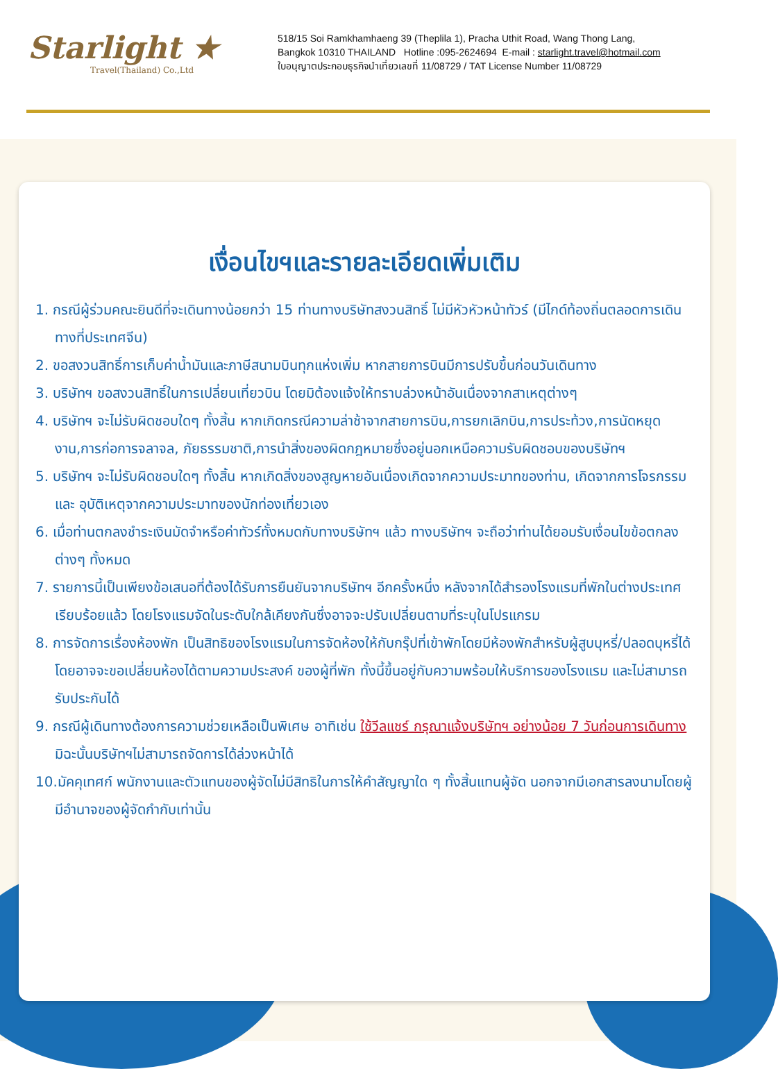Starlight ★
Travel(Thailand) Co.,Ltd
518/15 Soi Ramkhamhaeng 39 (Theplila 1), Pracha Uthit Road, Wang Thong Lang,
Bangkok 10310 THAILAND Hotline :095-2624694 E-mail : starlight.travel@hotmail.com
ใบอนุญาตประกอบธุรกิจนำเที่ยวเลขที่ 11/08729 / TAT License Number 11/08729
เงื่อนไขฯและรายละเอียดเพิ่มเติม
1. กรณีผู้ร่วมคณะยินดีที่จะเดินทางน้อยกว่า 15 ท่านทางบริษัทสงวนสิทธิ์ ไม่มีหัวหัวหน้าทัวร์ (มีไกด์ท้องถิ่นตลอดการเดินทางที่ประเทศจีน)
2. ขอสงวนสิทธิ์การเก็บค่าน้ำมันและภาษีสนามบินทุกแห่งเพิ่ม หากสายการบินมีการปรับขึ้นก่อนวันเดินทาง
3. บริษัทฯ ขอสงวนสิทธิ์ในการเปลี่ยนเที่ยวบิน โดยมิต้องแจ้งให้ทราบล่วงหน้าอันเนื่องจากสาเหตุต่างๆ
4. บริษัทฯ จะไม่รับผิดชอบใดๆ ทั้งสิ้น หากเกิดกรณีความล่าช้าจากสายการบิน,การยกเลิกบิน,การประท้วง,การนัดหยุดงาน,การก่อการจลาจล, ภัยธรรมชาติ,การนำสิ่งของผิดกฎหมายซึ่งอยู่นอกเหนือความรับผิดชอบของบริษัทฯ
5. บริษัทฯ จะไม่รับผิดชอบใดๆ ทั้งสิ้น หากเกิดสิ่งของสูญหายอันเนื่องเกิดจากความประมาทของท่าน, เกิดจากการโจรกรรม และ อุบัติเหตุจากความประมาทของนักท่องเที่ยวเอง
6. เมื่อท่านตกลงชำระเงินมัดจำหรือค่าทัวร์ทั้งหมดกับทางบริษัทฯ แล้ว ทางบริษัทฯ จะถือว่าท่านได้ยอมรับเงื่อนไขข้อตกลงต่างๆ ทั้งหมด
7. รายการนี้เป็นเพียงข้อเสนอที่ต้องได้รับการยืนยันจากบริษัทฯ อีกครั้งหนึ่ง หลังจากได้สำรองโรงแรมที่พักในต่างประเทศเรียบร้อยแล้ว โดยโรงแรมจัดในระดับใกล้เคียงกันซึ่งอาจจะปรับเปลี่ยนตามที่ระบุในโปรแกรม
8. การจัดการเรื่องห้องพัก เป็นสิทธิของโรงแรมในการจัดห้องให้กับกรุ๊ปที่เข้าพักโดยมีห้องพักสำหรับผู้สูบบุหรี่/ปลอดบุหรี่ได้ โดยอาจจะขอเปลี่ยนห้องได้ตามความประสงค์ ของผู้ที่พัก ทั้งนี้ขึ้นอยู่กับความพร้อมให้บริการของโรงแรม และไม่สามารถรับประกันได้
9. กรณีผู้เดินทางต้องการความช่วยเหลือเป็นพิเศษ อาทิเช่น ใช้วีลแชร์ กรุณาแจ้งบริษัทฯ อย่างน้อย 7 วันก่อนการเดินทาง มิฉะนั้นบริษัทฯไม่สามารถจัดการได้ล่วงหน้าได้
10.มัคคุเทศก์ พนักงานและตัวแทนของผู้จัดไม่มีสิทธิในการให้คำสัญญาใด ๆ ทั้งสิ้นแทนผู้จัด นอกจากมีเอกสารลงนามโดยผู้มีอำนาจของผู้จัดกำกับเท่านั้น